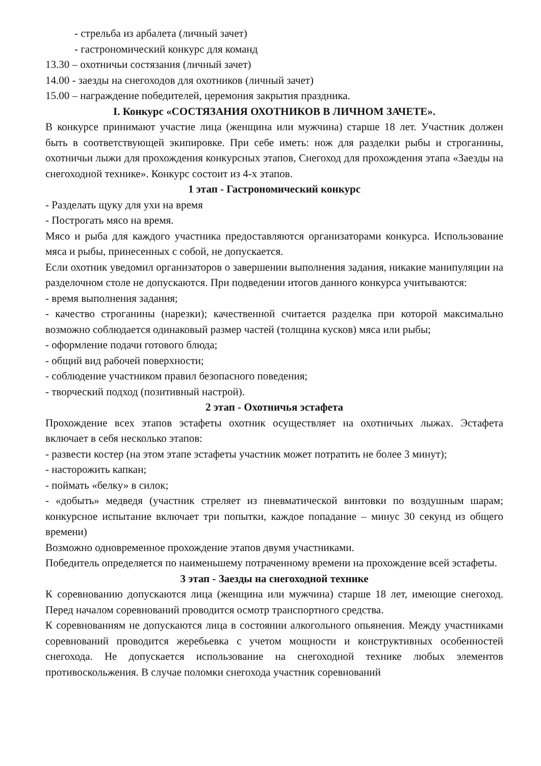- стрельба из арбалета (личный зачет)
- гастрономический конкурс для команд
13.30 – охотничьи состязания (личный зачет)
14.00 - заезды на снегоходов для охотников (личный зачет)
15.00 – награждение победителей, церемония закрытия праздника.
I. Конкурс «СОСТЯЗАНИЯ ОХОТНИКОВ В ЛИЧНОМ ЗАЧЕТЕ».
В конкурсе принимают участие лица (женщина или мужчина) старше 18 лет. Участник должен быть в соответствующей экипировке. При себе иметь: нож для разделки рыбы и строганины, охотничьи лыжи для прохождения конкурсных этапов, Снегоход для прохождения этапа «Заезды на снегоходной технике». Конкурс состоит из 4-х этапов.
1 этап - Гастрономический конкурс
- Разделать щуку для ухи на время
- Построгать мясо на время.
Мясо и рыба для каждого участника предоставляются организаторами конкурса. Использование мяса и рыбы, принесенных с собой, не допускается.
Если охотник уведомил организаторов о завершении выполнения задания, никакие манипуляции на разделочном столе не допускаются. При подведении итогов данного конкурса учитываются:
- время выполнения задания;
- качество строганины (нарезки); качественной считается разделка при которой максимально возможно соблюдается одинаковый размер частей (толщина кусков) мяса или рыбы;
- оформление подачи готового блюда;
- общий вид рабочей поверхности;
- соблюдение участником правил безопасного поведения;
- творческий подход (позитивный настрой).
2 этап - Охотничья эстафета
Прохождение всех этапов эстафеты охотник осуществляет на охотничьих лыжах. Эстафета включает в себя несколько этапов:
- развести костер (на этом этапе эстафеты участник может потратить не более 3 минут);
- насторожить капкан;
- поймать «белку» в силок;
- «добыть» медведя (участник стреляет из пневматической винтовки по воздушным шарам; конкурсное испытание включает три попытки, каждое попадание – минус 30 секунд из общего времени)
Возможно одновременное прохождение этапов двумя участниками.
Победитель определяется по наименьшему потраченному времени на прохождение всей эстафеты.
3 этап - Заезды на снегоходной технике
К соревнованию допускаются лица (женщина или мужчина) старше 18 лет, имеющие снегоход. Перед началом соревнований проводится осмотр транспортного средства.
К соревнованиям не допускаются лица в состоянии алкогольного опьянения. Между участниками соревнований проводится жеребьевка с учетом мощности и конструктивных особенностей снегохода. Не допускается использование на снегоходной технике любых элементов противоскольжения. В случае поломки снегохода участник соревнований